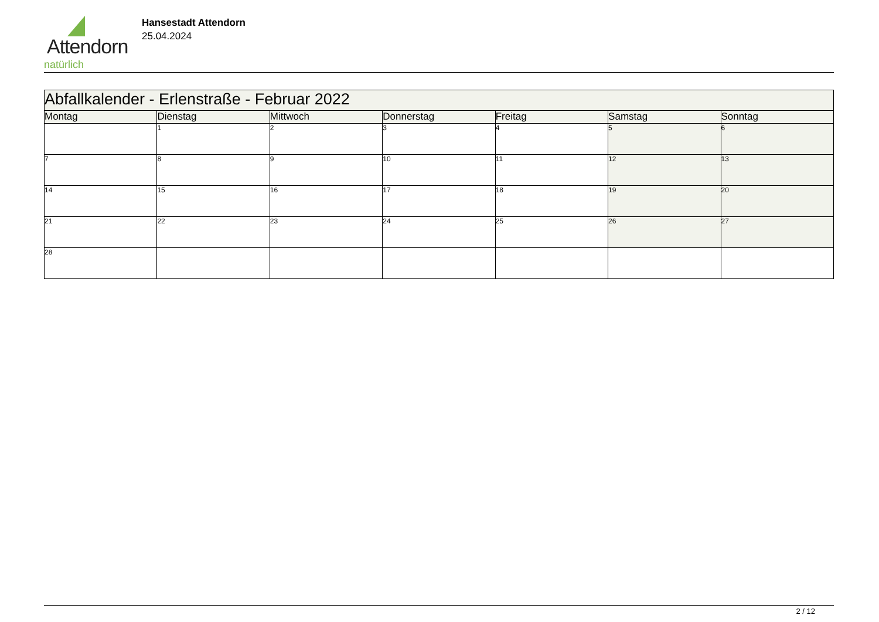Attendorn
natürlich
Hansestadt Attendorn
25.04.2024
| Abfallkalender - Erlenstraße - Februar 2022 | | | | | | |
| --- | --- | --- | --- | --- | --- | --- |
| Montag | Dienstag | Mittwoch | Donnerstag | Freitag | Samstag | Sonntag |
| | 1 | 2 | 3 | 4 | 5 | 6 |
| 7 | 8 | 9 | 10 | 11 | 12 | 13 |
| 14 | 15 | 16 | 17 | 18 | 19 | 20 |
| 21 | 22 | 23 | 24 | 25 | 26 | 27 |
| 28 | | | | | | |
2 / 12